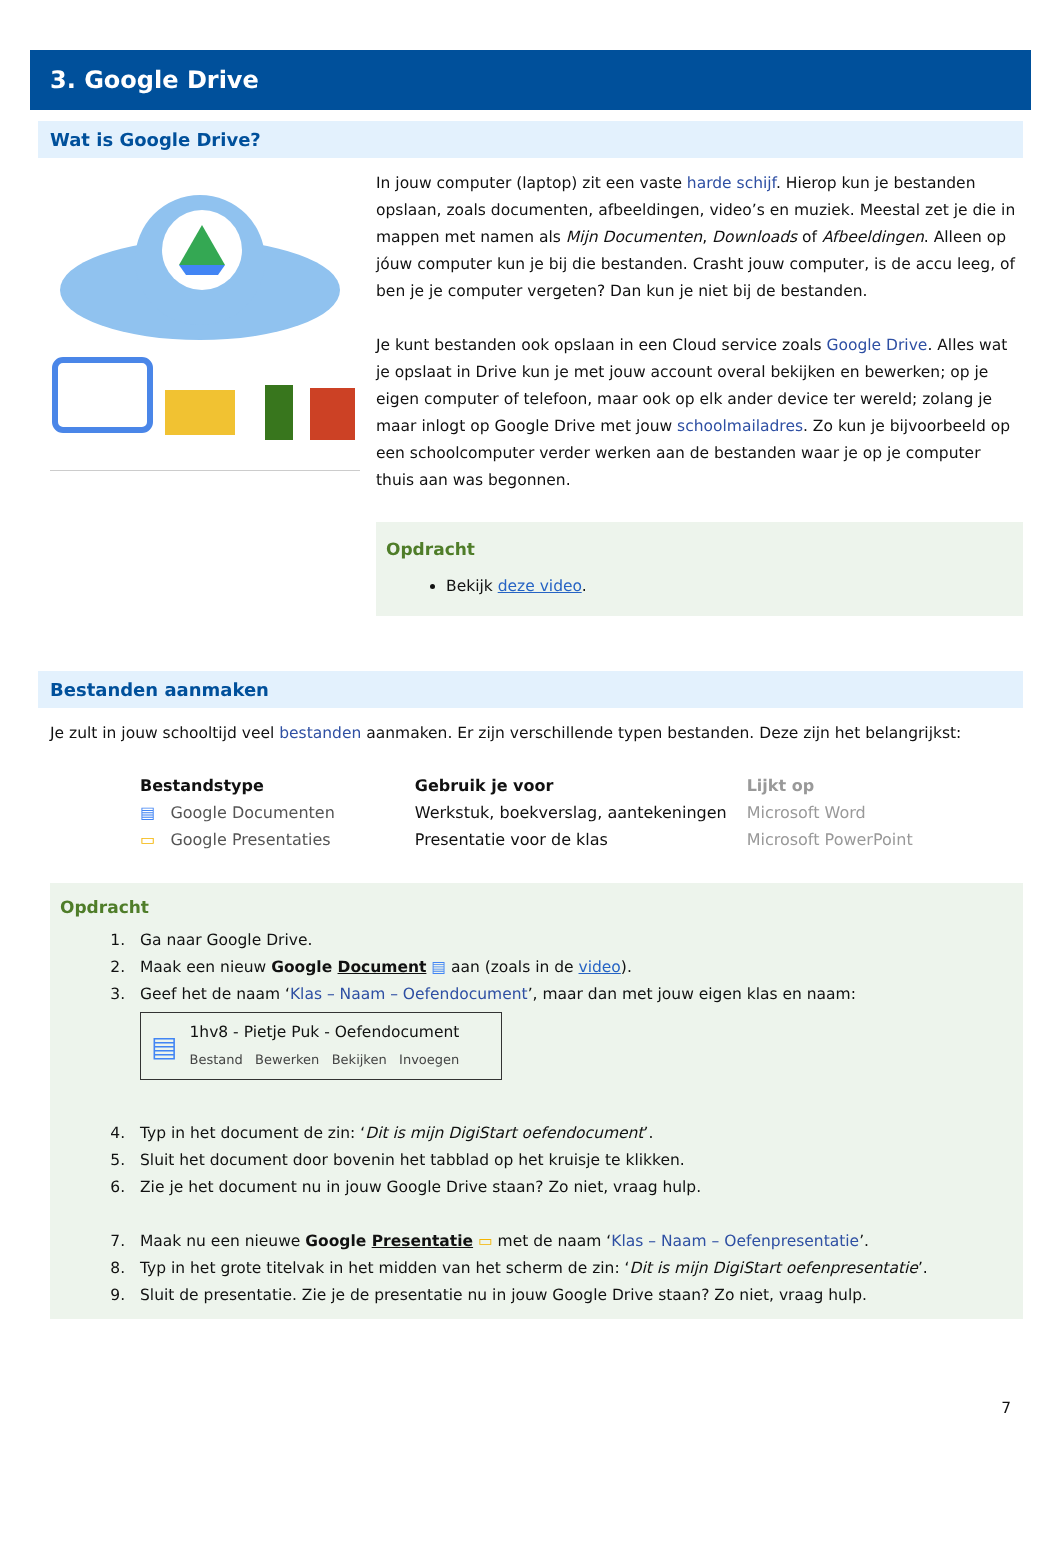3. Google Drive
Wat is Google Drive?
In jouw computer (laptop) zit een vaste harde schijf. Hierop kun je bestanden opslaan, zoals documenten, afbeeldingen, video’s en muziek. Meestal zet je die in mappen met namen als Mijn Documenten, Downloads of Afbeeldingen. Alleen op jóuw computer kun je bij die bestanden. Crasht jouw computer, is de accu leeg, of ben je je computer vergeten? Dan kun je niet bij de bestanden.
Je kunt bestanden ook opslaan in een Cloud service zoals Google Drive. Alles wat je opslaat in Drive kun je met jouw account overal bekijken en bewerken; op je eigen computer of telefoon, maar ook op elk ander device ter wereld; zolang je maar inlogt op Google Drive met jouw schoolmailadres. Zo kun je bijvoorbeeld op een schoolcomputer verder werken aan de bestanden waar je op je computer thuis aan was begonnen.
Opdracht
Bekijk deze video.
Bestanden aanmaken
Je zult in jouw schooltijd veel bestanden aanmaken. Er zijn verschillende typen bestanden. Deze zijn het belangrijkst:
| Bestandstype | Gebruik je voor | Lijkt op |
| --- | --- | --- |
| ▤ Google Documenten | Werkstuk, boekverslag, aantekeningen | Microsoft Word |
| ▭ Google Presentaties | Presentatie voor de klas | Microsoft PowerPoint |
Opdracht
1. Ga naar Google Drive.
2. Maak een nieuw Google Document ▤ aan (zoals in de video).
3. Geef het de naam ‘Klas – Naam – Oefendocument’, maar dan met jouw eigen klas en naam:
▤
1hv8 - Pietje Puk - Oefendocument
Bestand Bewerken Bekijken Invoegen
4. Typ in het document de zin: ‘Dit is mijn DigiStart oefendocument’.
5. Sluit het document door bovenin het tabblad op het kruisje te klikken.
6. Zie je het document nu in jouw Google Drive staan? Zo niet, vraag hulp.
7. Maak nu een nieuwe Google Presentatie ▭ met de naam ‘Klas – Naam – Oefenpresentatie’.
8. Typ in het grote titelvak in het midden van het scherm de zin: ‘Dit is mijn DigiStart oefenpresentatie’.
9. Sluit de presentatie. Zie je de presentatie nu in jouw Google Drive staan? Zo niet, vraag hulp.
7